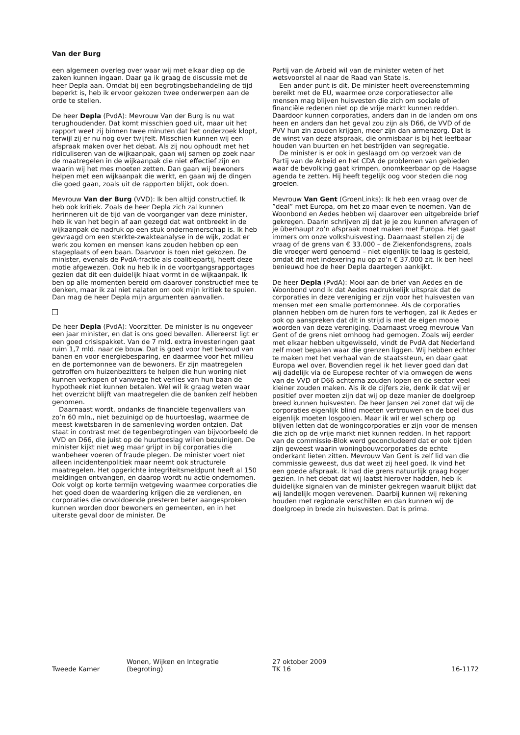Van der Burg
een algemeen overleg over waar wij met elkaar diep op de zaken kunnen ingaan. Daar ga ik graag de discussie met de heer Depla aan. Omdat bij een begrotingsbehandeling de tijd beperkt is, heb ik ervoor gekozen twee onderwerpen aan de orde te stellen.
De heer Depla (PvdA): Mevrouw Van der Burg is nu wat terughoudender. Dat komt misschien goed uit, maar uit het rapport weet zij binnen twee minuten dat het onderzoek klopt, terwijl zij er nu nog over twijfelt. Misschien kunnen wij een afspraak maken over het debat. Als zij nou ophoudt met het ridiculiseren van de wijkaanpak, gaan wij samen op zoek naar de maatregelen in de wijkaanpak die niet effectief zijn en waarin wij het mes moeten zetten. Dan gaan wij bewoners helpen met een wijkaanpak die werkt, en gaan wij de dingen die goed gaan, zoals uit de rapporten blijkt, ook doen.
Mevrouw Van der Burg (VVD): Ik ben altijd constructief. Ik heb ook kritiek. Zoals de heer Depla zich zal kunnen herinneren uit de tijd van de voorganger van deze minister, heb ik van het begin af aan gezegd dat wat ontbreekt in de wijkaanpak de nadruk op een stuk ondernemerschap is. Ik heb gevraagd om een sterkte-zwakteanalyse in de wijk, zodat er werk zou komen en mensen kans zouden hebben op een stageplaats of een baan. Daarvoor is toen niet gekozen. De minister, evenals de PvdA-fractie als coalitiepartij, heeft deze motie afgewezen. Ook nu heb ik in de voortgangsrapportages gezien dat dit een duidelijk hiaat vormt in de wijkaanpak. Ik ben op alle momenten bereid om daarover constructief mee te denken, maar ik zal niet nalaten om ook mijn kritiek te spuien. Dan mag de heer Depla mijn argumenten aanvallen.
De heer Depla (PvdA): Voorzitter. De minister is nu ongeveer een jaar minister, en dat is ons goed bevallen. Allereerst ligt er een goed crisispakket. Van de 7 mld. extra investeringen gaat ruim 1,7 mld. naar de bouw. Dat is goed voor het behoud van banen en voor energiebesparing, en daarmee voor het milieu en de portemonnee van de bewoners. Er zijn maatregelen getroffen om huizenbezitters te helpen die hun woning niet kunnen verkopen of vanwege het verlies van hun baan de hypotheek niet kunnen betalen. Wel wil ik graag weten waar het overzicht blijft van maatregelen die de banken zelf hebben genomen.
Daarnaast wordt, ondanks de financiële tegenvallers van zo’n 60 mln., niet bezuinigd op de huurtoeslag, waarmee de meest kwetsbaren in de samenleving worden ontzien. Dat staat in contrast met de tegenbegrotingen van bijvoorbeeld de VVD en D66, die juist op de huurtoeslag willen bezuinigen. De minister kijkt niet weg maar grijpt in bij corporaties die wanbeheer voeren of fraude plegen. De minister voert niet alleen incidentenpolitiek maar neemt ook structurele maatregelen. Het opgerichte integriteitsmeldpunt heeft al 150 meldingen ontvangen, en daarop wordt nu actie ondernomen. Ook volgt op korte termijn wetgeving waarmee corporaties die het goed doen de waardering krijgen die ze verdienen, en corporaties die onvoldoende presteren beter aangesproken kunnen worden door bewoners en gemeenten, en in het uiterste geval door de minister. De
Partij van de Arbeid wil van de minister weten of het wetsvoorstel al naar de Raad van State is.
Een ander punt is dit. De minister heeft overeenstemming bereikt met de EU, waarmee onze corporatiesector alle mensen mag blijven huisvesten die zich om sociale of financiële redenen niet op de vrije markt kunnen redden. Daardoor kunnen corporaties, anders dan in de landen om ons heen en anders dan het geval zou zijn als D66, de VVD of de PVV hun zin zouden krijgen, meer zijn dan armenzorg. Dat is de winst van deze afspraak, die onmisbaar is bij het leefbaar houden van buurten en het bestrijden van segregatie.
De minister is er ook in geslaagd om op verzoek van de Partij van de Arbeid en het CDA de problemen van gebieden waar de bevolking gaat krimpen, onomkeerbaar op de Haagse agenda te zetten. Hij heeft tegelijk oog voor steden die nog groeien.
Mevrouw Van Gent (GroenLinks): Ik heb een vraag over de ”deal” met Europa, om het zo maar even te noemen. Van de Woonbond en Aedes hebben wij daarover een uitgebreide brief gekregen. Daarin schrijven zij dat je je zou kunnen afvragen of je überhaupt zo’n afspraak moet maken met Europa. Het gaat immers om onze volkshuisvesting. Daarnaast stellen zij de vraag of de grens van € 33.000 – de Ziekenfondsgrens, zoals die vroeger werd genoemd – niet eigenlijk te laag is gesteld, omdat dit met indexering nu op zo’n € 37.000 zit. Ik ben heel benieuwd hoe de heer Depla daartegen aankijkt.
De heer Depla (PvdA): Mooi aan de brief van Aedes en de Woonbond vond ik dat Aedes nadrukkelijk uitsprak dat de corporaties in deze vereniging er zijn voor het huisvesten van mensen met een smalle portemonnee. Als de corporaties plannen hebben om de huren fors te verhogen, zal ik Aedes er ook op aanspreken dat dit in strijd is met de eigen mooie woorden van deze vereniging. Daarnaast vroeg mevrouw Van Gent of de grens niet omhoog had gemogen. Zoals wij eerder met elkaar hebben uitgewisseld, vindt de PvdA dat Nederland zelf moet bepalen waar die grenzen liggen. Wij hebben echter te maken met het verhaal van de staatssteun, en daar gaat Europa wel over. Bovendien regel ik het liever goed dan dat wij dadelijk via de Europese rechter of via omwegen de wens van de VVD of D66 achterna zouden lopen en de sector veel kleiner zouden maken. Als ik de cijfers zie, denk ik dat wij er positief over moeten zijn dat wij op deze manier de doelgroep breed kunnen huisvesten. De heer Jansen zei zonet dat wij de corporaties eigenlijk blind moeten vertrouwen en de boel dus eigenlijk moeten losgooien. Maar ik wil er wel scherp op blijven letten dat de woningcorporaties er zijn voor de mensen die zich op de vrije markt niet kunnen redden. In het rapport van de commissie-Blok werd geconcludeerd dat er ook tijden zijn geweest waarin woningbouwcorporaties de echte onderkant lieten zitten. Mevrouw Van Gent is zelf lid van die commissie geweest, dus dat weet zij heel goed. Ik vind het een goede afspraak. Ik had die grens natuurlijk graag hoger gezien. In het debat dat wij laatst hierover hadden, heb ik duidelijke signalen van de minister gekregen waaruit blijkt dat wij landelijk mogen verevenen. Daarbij kunnen wij rekening houden met regionale verschillen en dan kunnen wij de doelgroep in brede zin huisvesten. Dat is prima.
Tweede Kamer
Wonen, Wijken en Integratie
(begroting)
27 oktober 2009
TK 16
16-1172